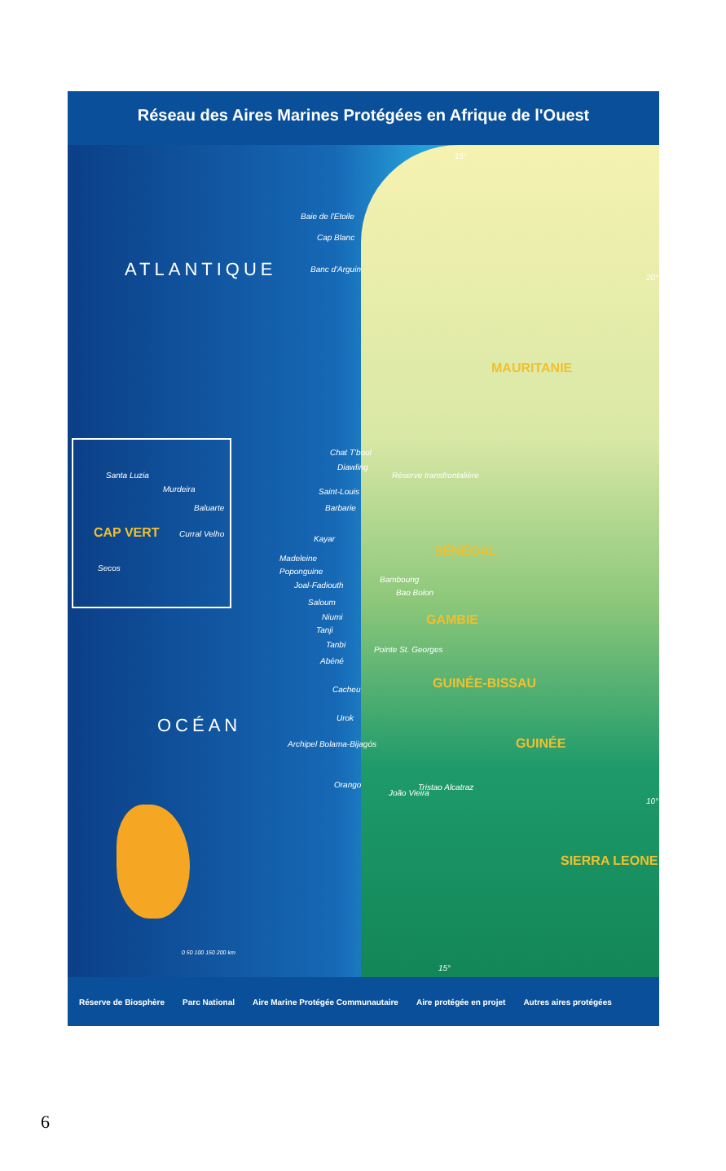Réseau des Aires Marines Protégées en Afrique de l'Ouest
ATLANTIQUE
OCÉAN
15°
Baie de l'Etoile
Cap Blanc
Banc d'Arguin
20°
MAURITANIE
Santa Luzia
Murdeira
Baluarte
CAP VERT Curral Velho
Secos
Chat T'boul
Diawling
Réserve transfrontalière
Saint-Louis
Barbarie
Kayar
SÉNÉGAL
Madeleine
Poponguine
Joal-Fadiouth
Bamboung
Bao Bolon
Saloum
GAMBIE
Niumi
Tanji
Tanbi
Pointe St. Georges
Abéné
Cacheu GUINÉE-BISSAU
Urok
GUINÉE
Archipel Bolama-Bijagós
Orango
João Vieira
Tristao Alcatraz
10°
SIERRA LEONE
0 50 100 150 200 km
15°
Réserve de Biosphère Parc National Aire Marine Protégée Communautaire Aire protégée en projet Autres aires protégées
6